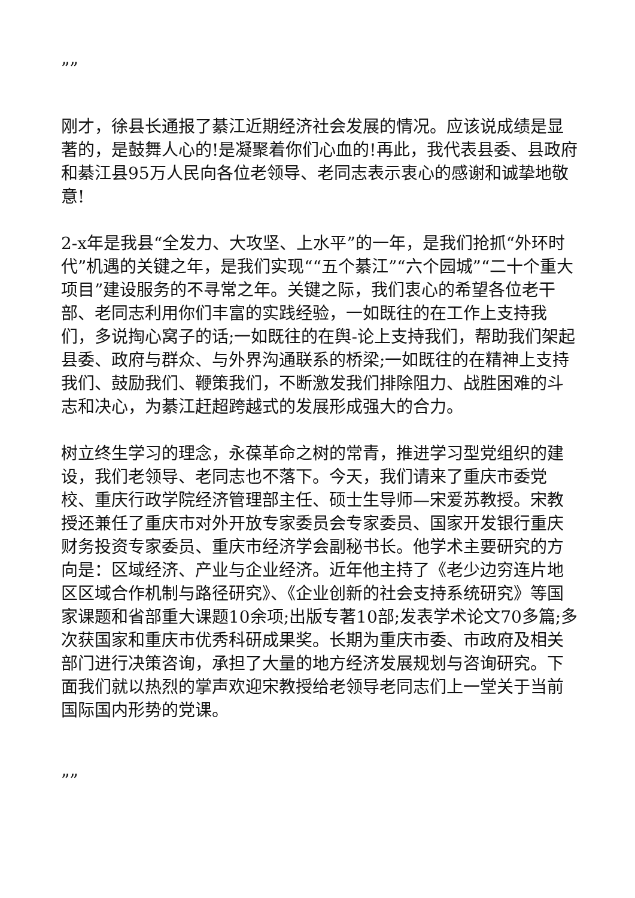””
刚才，徐县长通报了綦江近期经济社会发展的情况。应该说成绩是显著的，是鼓舞人心的!是凝聚着你们心血的!再此，我代表县委、县政府和綦江县95万人民向各位老领导、老同志表示衷心的感谢和诚挚地敬意!
2-x年是我县“全发力、大攻坚、上水平”的一年，是我们抢抓“外环时代”机遇的关键之年，是我们实现““五个綦江”“六个园城”“二十个重大项目”建设服务的不寻常之年。关键之际，我们衷心的希望各位老干部、老同志利用你们丰富的实践经验，一如既往的在工作上支持我们，多说掏心窝子的话;一如既往的在舆-论上支持我们，帮助我们架起县委、政府与群众、与外界沟通联系的桥梁;一如既往的在精神上支持我们、鼓励我们、鞭策我们，不断激发我们排除阻力、战胜困难的斗志和决心，为綦江赶超跨越式的发展形成强大的合力。
树立终生学习的理念，永葆革命之树的常青，推进学习型党组织的建设，我们老领导、老同志也不落下。今天，我们请来了重庆市委党校、重庆行政学院经济管理部主任、硕士生导师—宋爱苏教授。宋教授还兼任了重庆市对外开放专家委员会专家委员、国家开发银行重庆财务投资专家委员、重庆市经济学会副秘书长。他学术主要研究的方向是：区域经济、产业与企业经济。近年他主持了《老少边穷连片地区区域合作机制与路径研究》、《企业创新的社会支持系统研究》等国家课题和省部重大课题10余项;出版专著10部;发表学术论文70多篇;多次获国家和重庆市优秀科研成果奖。长期为重庆市委、市政府及相关部门进行决策咨询，承担了大量的地方经济发展规划与咨询研究。下面我们就以热烈的掌声欢迎宋教授给老领导老同志们上一堂关于当前国际国内形势的党课。
””